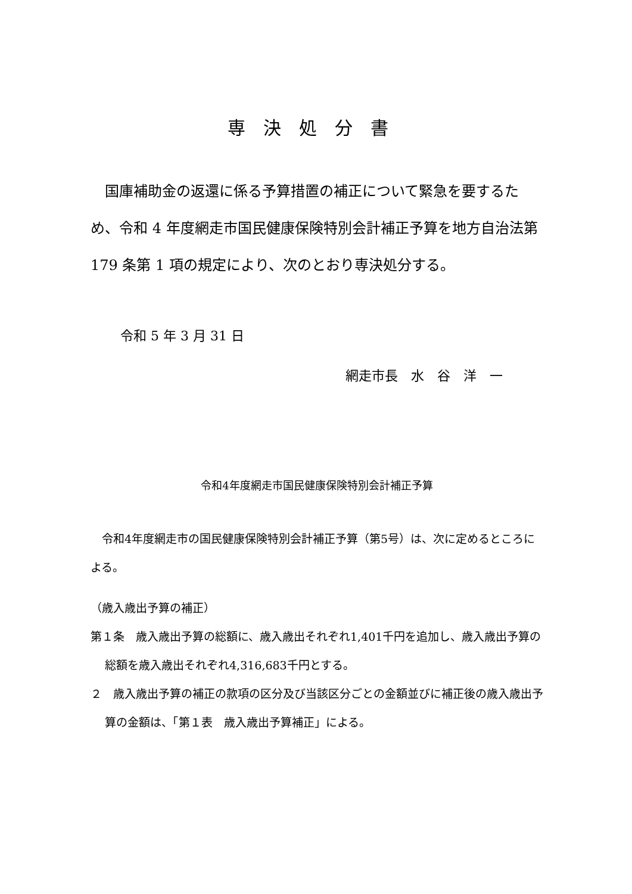専決処分書
国庫補助金の返還に係る予算措置の補正について緊急を要するため、令和 4 年度網走市国民健康保険特別会計補正予算を地方自治法第 179 条第 1 項の規定により、次のとおり専決処分する。
令和 5 年 3 月 31 日
網走市長　水　谷　洋　一
令和4年度網走市国民健康保険特別会計補正予算
令和4年度網走市の国民健康保険特別会計補正予算（第5号）は、次に定めるところによる。
（歳入歳出予算の補正）
第１条　歳入歳出予算の総額に、歳入歳出それぞれ1,401千円を追加し、歳入歳出予算の総額を歳入歳出それぞれ4,316,683千円とする。
２　歳入歳出予算の補正の款項の区分及び当該区分ごとの金額並びに補正後の歳入歳出予算の金額は、「第１表　歳入歳出予算補正」による。